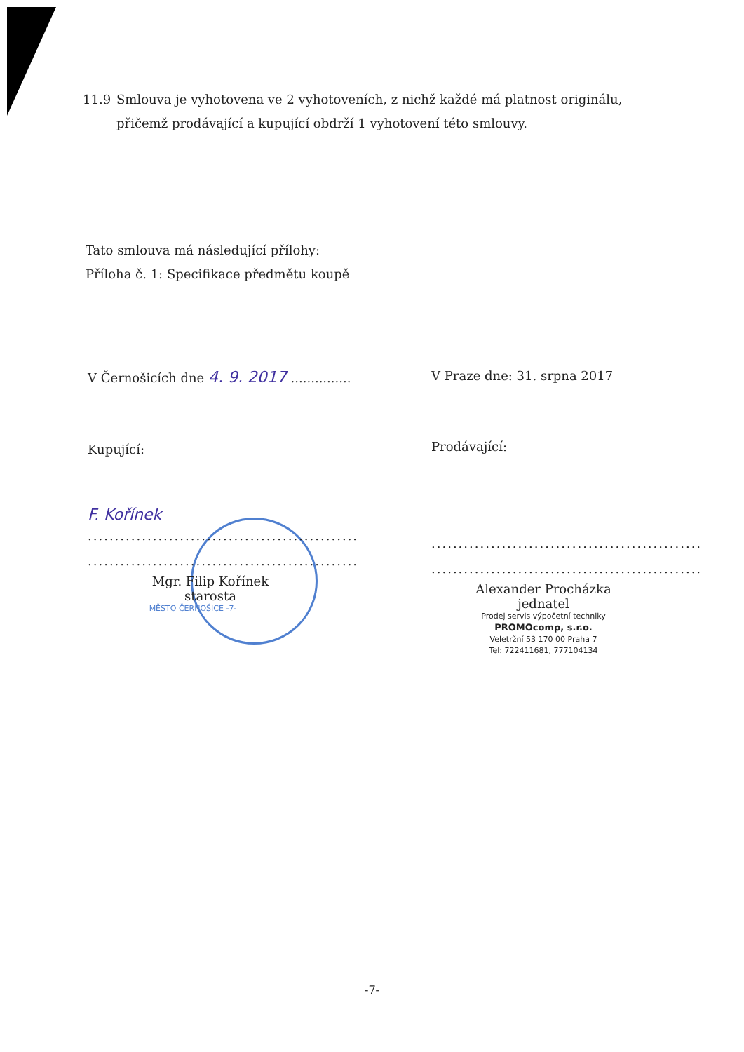11.9 Smlouva je vyhotovena ve 2 vyhotoveních, z nichž každé má platnost originálu,
přičemž prodávající a kupující obdrží 1 vyhotovení této smlouvy.
Tato smlouva má následující přílohy:
Příloha č. 1: Specifikace předmětu koupě
V Černošicích dne 4. 9. 2017 ...............
Kupující:
F. Kořínek
..................................................
..................................................
Mgr. Filip Kořínek
starosta
MĚSTO ČERNOŠICE -7-
V Praze dne: 31. srpna 2017
Prodávající:
..................................................
..................................................
Alexander Procházka
jednatel
Prodej servis výpočetní techniky
PROMOcomp, s.r.o.
Veletržní 53 170 00 Praha 7
Tel: 722411681, 777104134
-7-